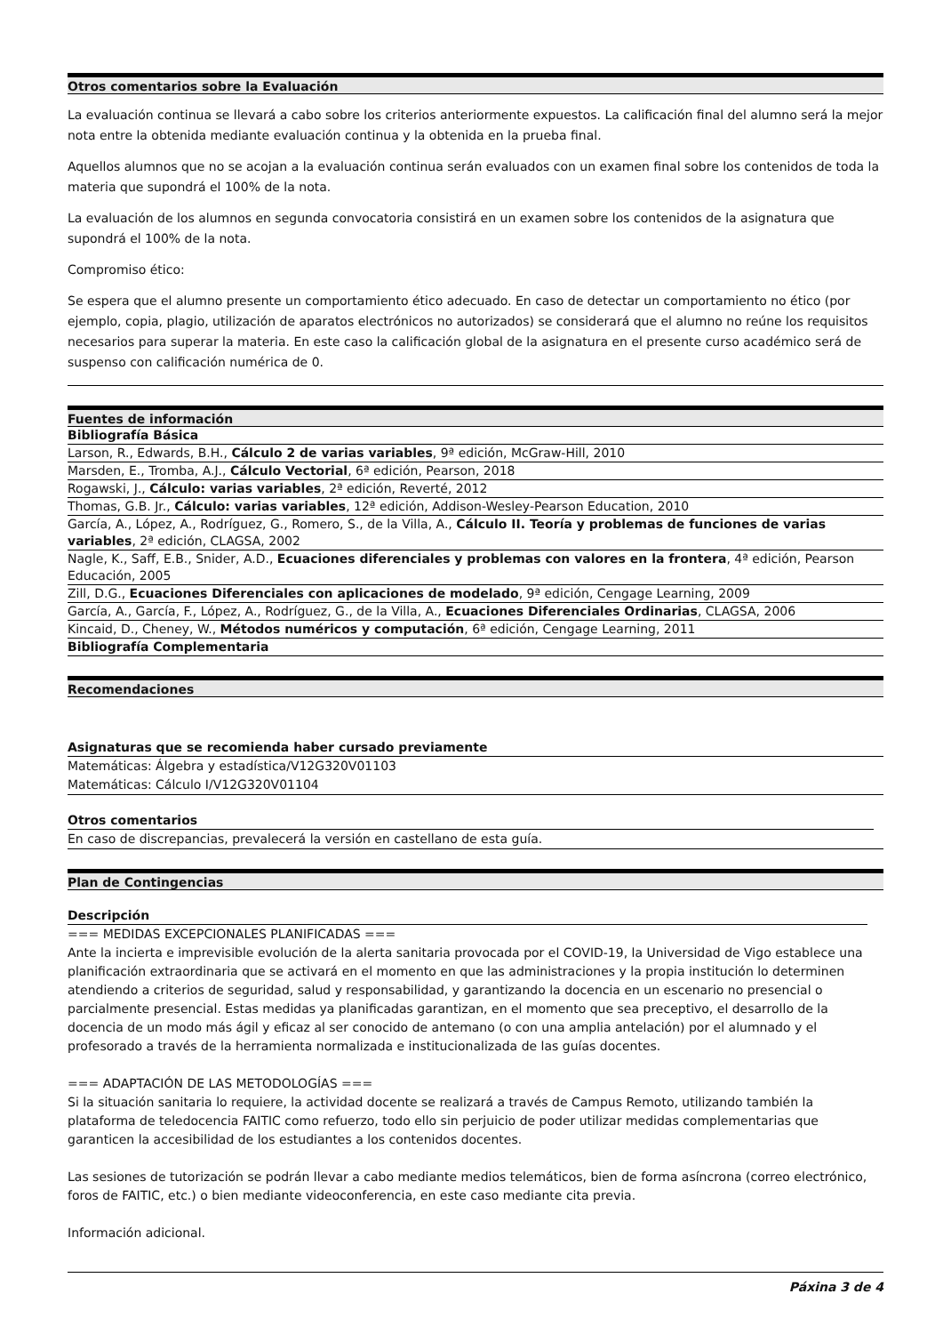Otros comentarios sobre la Evaluación
La evaluación continua se llevará a cabo sobre los criterios anteriormente expuestos. La calificación final del alumno será la mejor nota entre la obtenida mediante evaluación continua y la obtenida en la prueba final.
Aquellos alumnos que no se acojan a la evaluación continua serán evaluados con un examen final sobre los contenidos de toda la materia que supondrá el 100% de la nota.
La evaluación de los alumnos en segunda convocatoria consistirá en un examen sobre los contenidos de la asignatura que supondrá el 100% de la nota.
Compromiso ético:
Se espera que el alumno presente un comportamiento ético adecuado. En caso de detectar un comportamiento no ético (por ejemplo, copia, plagio, utilización de aparatos electrónicos no autorizados) se considerará que el alumno no reúne los requisitos necesarios para superar la materia. En este caso la calificación global de la asignatura en el presente curso académico será de suspenso con calificación numérica de 0.
Fuentes de información
| Bibliografía Básica |
| Larson, R., Edwards, B.H., Cálculo 2 de varias variables , 9ª edición, McGraw-Hill, 2010 |
| Marsden, E., Tromba, A.J., Cálculo Vectorial , 6ª edición, Pearson, 2018 |
| Rogawski, J., Cálculo: varias variables , 2ª edición, Reverté, 2012 |
| Thomas, G.B. Jr., Cálculo: varias variables , 12ª edición, Addison-Wesley-Pearson Education, 2010 |
| García, A., López, A., Rodríguez, G., Romero, S., de la Villa, A., Cálculo II. Teoría y problemas de funciones de varias variables , 2ª edición, CLAGSA, 2002 |
| Nagle, K., Saff, E.B., Snider, A.D., Ecuaciones diferenciales y problemas con valores en la frontera , 4ª edición, Pearson Educación, 2005 |
| Zill, D.G., Ecuaciones Diferenciales con aplicaciones de modelado , 9ª edición, Cengage Learning, 2009 |
| García, A., García, F., López, A., Rodríguez, G., de la Villa, A., Ecuaciones Diferenciales Ordinarias , CLAGSA, 2006 |
| Kincaid, D., Cheney, W., Métodos numéricos y computación , 6ª edición, Cengage Learning, 2011 |
| Bibliografía Complementaria |
Recomendaciones
Asignaturas que se recomienda haber cursado previamente
Matemáticas: Álgebra y estadística/V12G320V01103
Matemáticas: Cálculo I/V12G320V01104
Otros comentarios
En caso de discrepancias, prevalecerá la versión en castellano de esta guía.
Plan de Contingencias
Descripción
=== MEDIDAS EXCEPCIONALES PLANIFICADAS ===
Ante la incierta e imprevisible evolución de la alerta sanitaria provocada por el COVID-19, la Universidad de Vigo establece una planificación extraordinaria que se activará en el momento en que las administraciones y la propia institución lo determinen atendiendo a criterios de seguridad, salud y responsabilidad, y garantizando la docencia en un escenario no presencial o parcialmente presencial. Estas medidas ya planificadas garantizan, en el momento que sea preceptivo, el desarrollo de la docencia de un modo más ágil y eficaz al ser conocido de antemano (o con una amplia antelación) por el alumnado y el profesorado a través de la herramienta normalizada e institucionalizada de las guías docentes.
=== ADAPTACIÓN DE LAS METODOLOGÍAS ===
Si la situación sanitaria lo requiere, la actividad docente se realizará a través de Campus Remoto, utilizando también la plataforma de teledocencia FAITIC como refuerzo, todo ello sin perjuicio de poder utilizar medidas complementarias que garanticen la accesibilidad de los estudiantes a los contenidos docentes.
Las sesiones de tutorización se podrán llevar a cabo mediante medios telemáticos, bien de forma asíncrona (correo electrónico, foros de FAITIC, etc.) o bien mediante videoconferencia, en este caso mediante cita previa.
Información adicional.
Páxina 3 de 4